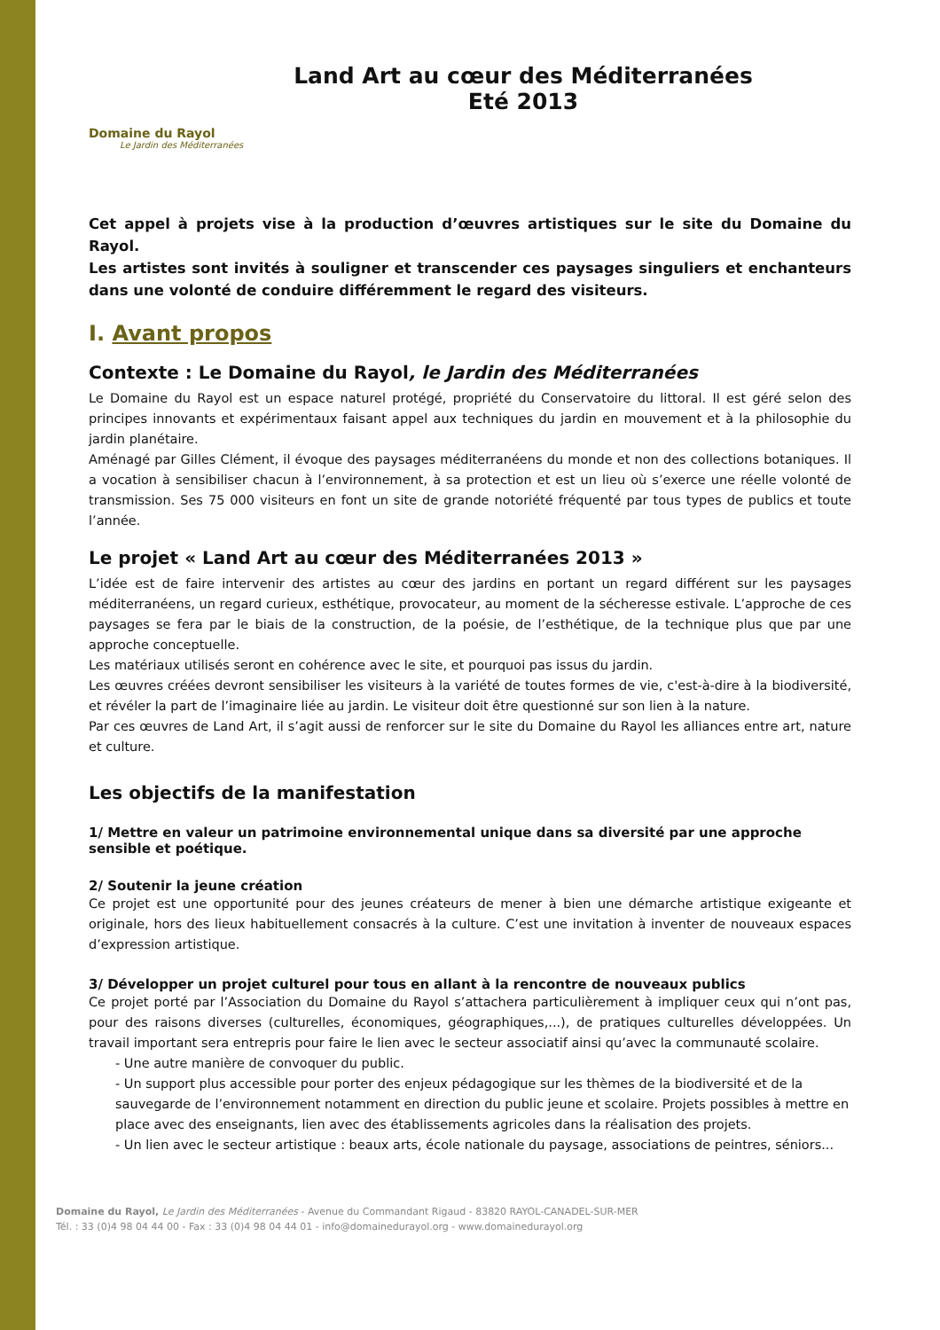Domaine du Rayol
Le Jardin des Méditerranées
Land Art au cœur des Méditerranées
Eté 2013
Cet appel à projets vise à la production d’œuvres artistiques sur le site du Domaine du Rayol.
Les artistes sont invités à souligner et transcender ces paysages singuliers et enchanteurs dans une volonté de conduire différemment le regard des visiteurs.
I. Avant propos
Contexte : Le Domaine du Rayol, le Jardin des Méditerranées
Le Domaine du Rayol est un espace naturel protégé, propriété du Conservatoire du littoral. Il est géré selon des principes innovants et expérimentaux faisant appel aux techniques du jardin en mouvement et à la philosophie du jardin planétaire.
Aménagé par Gilles Clément, il évoque des paysages méditerranéens du monde et non des collections botaniques. Il a vocation à sensibiliser chacun à l’environnement, à sa protection et est un lieu où s’exerce une réelle volonté de transmission. Ses 75 000 visiteurs en font un site de grande notoriété fréquenté par tous types de publics et toute l’année.
Le projet « Land Art au cœur des Méditerranées 2013 »
L’idée est de faire intervenir des artistes au cœur des jardins en portant un regard différent sur les paysages méditerranéens, un regard curieux, esthétique, provocateur, au moment de la sécheresse estivale. L’approche de ces paysages se fera par le biais de la construction, de la poésie, de l’esthétique, de la technique plus que par une approche conceptuelle.
Les matériaux utilisés seront en cohérence avec le site, et pourquoi pas issus du jardin.
Les œuvres créées devront sensibiliser les visiteurs à la variété de toutes formes de vie, c'est-à-dire à la biodiversité, et révéler la part de l’imaginaire liée au jardin. Le visiteur doit être questionné sur son lien à la nature.
Par ces œuvres de Land Art, il s’agit aussi de renforcer sur le site du Domaine du Rayol les alliances entre art, nature et culture.
Les objectifs de la manifestation
1/ Mettre en valeur un patrimoine environnemental unique dans sa diversité par une approche sensible et poétique.
2/ Soutenir la jeune création
Ce projet est une opportunité pour des jeunes créateurs de mener à bien une démarche artistique exigeante et originale, hors des lieux habituellement consacrés à la culture. C’est une invitation à inventer de nouveaux espaces d’expression artistique.
3/ Développer un projet culturel pour tous en allant à la rencontre de nouveaux publics
Ce projet porté par l’Association du Domaine du Rayol s’attachera particulièrement à impliquer ceux qui n’ont pas, pour des raisons diverses (culturelles, économiques, géographiques,...), de pratiques culturelles développées. Un travail important sera entrepris pour faire le lien avec le secteur associatif ainsi qu’avec la communauté scolaire.
- Une autre manière de convoquer du public.
- Un support plus accessible pour porter des enjeux pédagogique sur les thèmes de la biodiversité et de la sauvegarde de l’environnement notamment en direction du public jeune et scolaire. Projets possibles à mettre en place avec des enseignants, lien avec des établissements agricoles dans la réalisation des projets.
- Un lien avec le secteur artistique : beaux arts, école nationale du paysage, associations de peintres, séniors...
Domaine du Rayol, Le Jardin des Méditerranées - Avenue du Commandant Rigaud - 83820 RAYOL-CANADEL-SUR-MER
Tél. : 33 (0)4 98 04 44 00 - Fax : 33 (0)4 98 04 44 01 - info@domainedurayol.org - www.domainedurayol.org